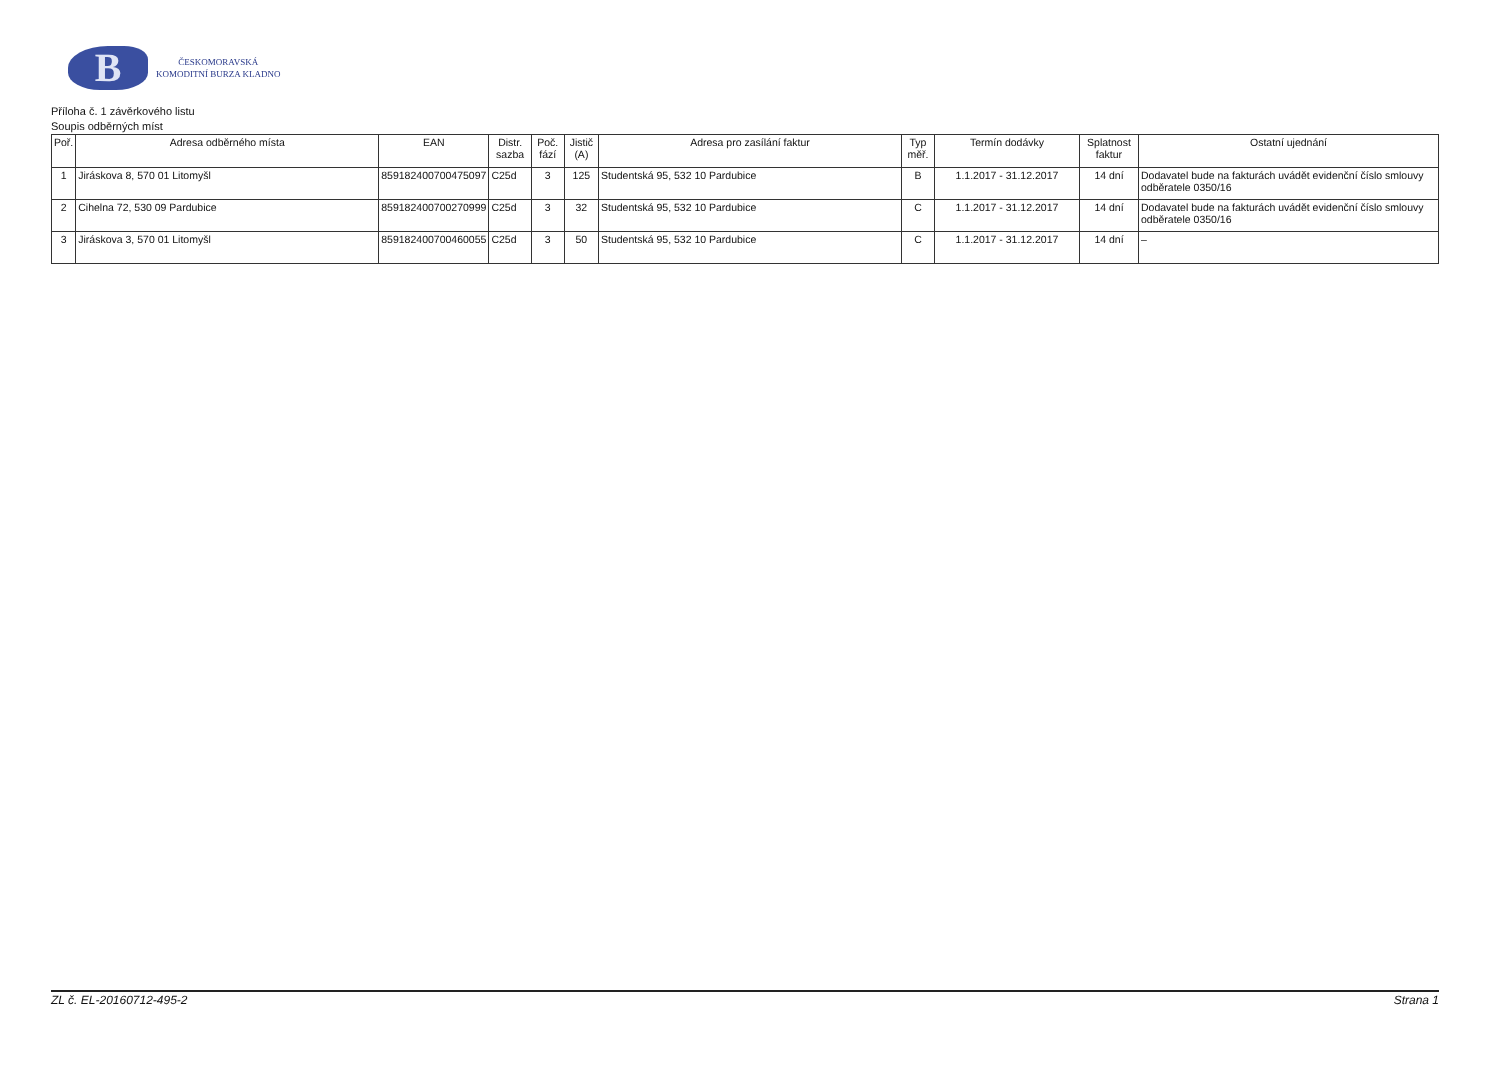B
ČESKOMORAVSKÁ
KOMODITNÍ BURZA KLADNO
Příloha č. 1 závěrkového listu
Soupis odběrných míst
| Poř. | Adresa odběrného místa | EAN | Distr. sazba | Poč. fází | Jistič (A) | Adresa pro zasílání faktur | Typ měř. | Termín dodávky | Splatnost faktur | Ostatní ujednání |
| --- | --- | --- | --- | --- | --- | --- | --- | --- | --- | --- |
| 1 | Jiráskova 8, 570 01 Litomyšl | 859182400700475097 | C25d | 3 | 125 | Studentská 95, 532 10 Pardubice | B | 1.1.2017 - 31.12.2017 | 14 dní | Dodavatel bude na fakturách uvádět evidenční číslo smlouvy odběratele 0350/16 |
| 2 | Cihelna 72, 530 09 Pardubice | 859182400700270999 | C25d | 3 | 32 | Studentská 95, 532 10 Pardubice | C | 1.1.2017 - 31.12.2017 | 14 dní | Dodavatel bude na fakturách uvádět evidenční číslo smlouvy odběratele 0350/16 |
| 3 | Jiráskova 3, 570 01 Litomyšl | 859182400700460055 | C25d | 3 | 50 | Studentská 95, 532 10 Pardubice | C | 1.1.2017 - 31.12.2017 | 14 dní | – |
ZL č. EL-20160712-495-2 Strana 1